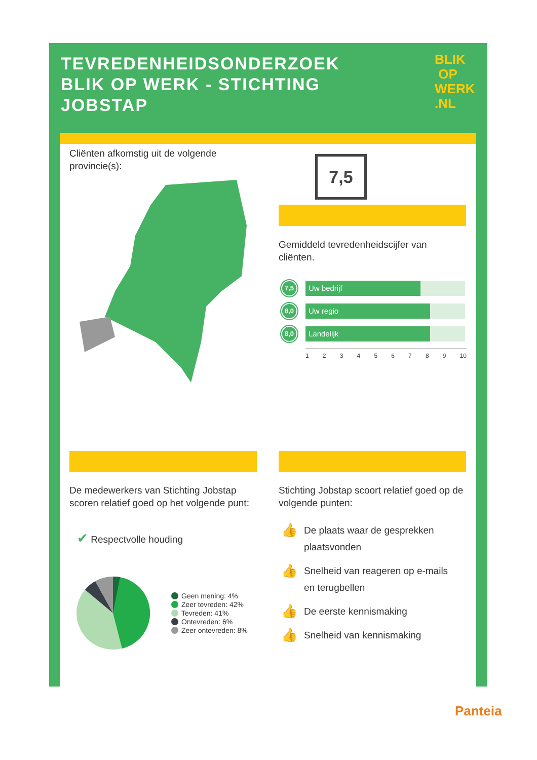TEVREDENHEIDSONDERZOEK BLIK OP WERK - STICHTING JOBSTAP
BLIK
OP
WERK
.NL
Cliënten afkomstig uit de volgende provincie(s):
7,5
Gemiddeld tevredenheidscijfer van cliënten.
7,5
Uw bedrijf
8,0
Uw regio
8,0
Landelijk
123456789 10
De medewerkers van Stichting Jobstap scoren relatief goed op het volgende punt:
✔ Respectvolle houding
Geen mening: 4%
Zeer tevreden: 42%
Tevreden: 41%
Ontevreden: 6%
Zeer ontevreden: 8%
Stichting Jobstap scoort relatief goed op de volgende punten:
👍 De plaats waar de gesprekken plaatsvonden
👍 Snelheid van reageren op e-mails en terugbellen
👍 De eerste kennismaking
👍 Snelheid van kennismaking
Panteia